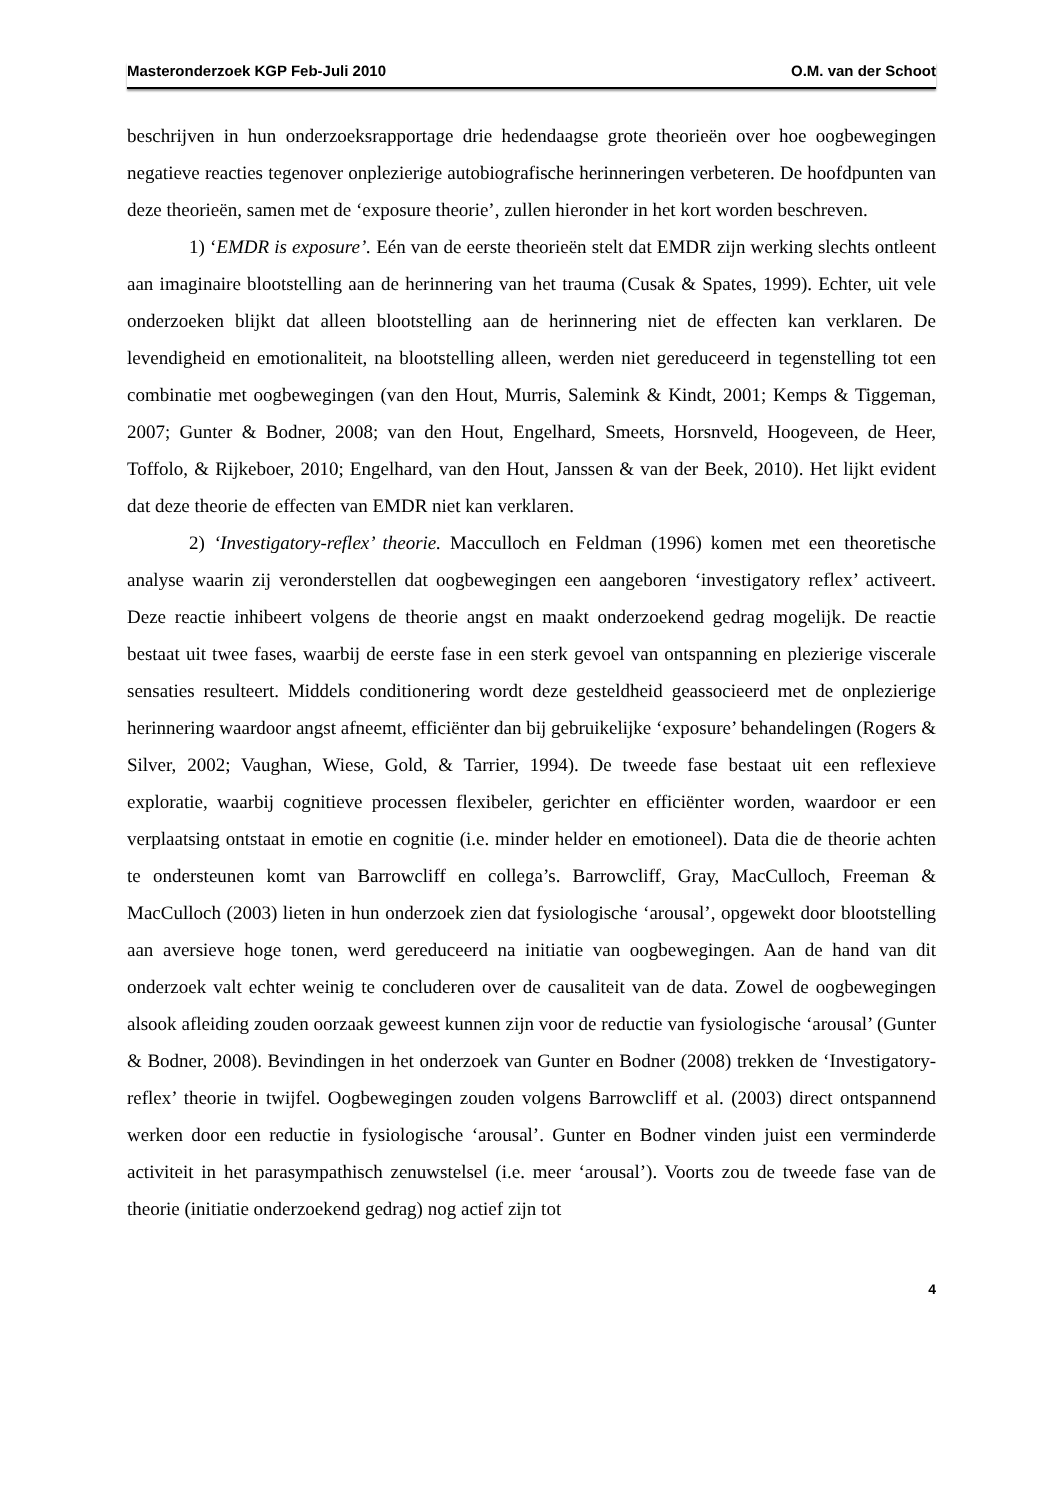Masteronderzoek KGP Feb-Juli 2010 O.M. van der Schoot
beschrijven in hun onderzoeksrapportage drie hedendaagse grote theorieën over hoe oogbewegingen negatieve reacties tegenover onplezierige autobiografische herinneringen verbeteren. De hoofdpunten van deze theorieën, samen met de ‘exposure theorie’, zullen hieronder in het kort worden beschreven.
1) ‘EMDR is exposure’. Eén van de eerste theorieën stelt dat EMDR zijn werking slechts ontleent aan imaginaire blootstelling aan de herinnering van het trauma (Cusak & Spates, 1999). Echter, uit vele onderzoeken blijkt dat alleen blootstelling aan de herinnering niet de effecten kan verklaren. De levendigheid en emotionaliteit, na blootstelling alleen, werden niet gereduceerd in tegenstelling tot een combinatie met oogbewegingen (van den Hout, Murris, Salemink & Kindt, 2001; Kemps & Tiggeman, 2007; Gunter & Bodner, 2008; van den Hout, Engelhard, Smeets, Horsnveld, Hoogeveen, de Heer, Toffolo, & Rijkeboer, 2010; Engelhard, van den Hout, Janssen & van der Beek, 2010). Het lijkt evident dat deze theorie de effecten van EMDR niet kan verklaren.
2) ‘Investigatory-reflex’ theorie. Macculloch en Feldman (1996) komen met een theoretische analyse waarin zij veronderstellen dat oogbewegingen een aangeboren ‘investigatory reflex’ activeert. Deze reactie inhibeert volgens de theorie angst en maakt onderzoekend gedrag mogelijk. De reactie bestaat uit twee fases, waarbij de eerste fase in een sterk gevoel van ontspanning en plezierige viscerale sensaties resulteert. Middels conditionering wordt deze gesteldheid geassocieerd met de onplezierige herinnering waardoor angst afneemt, efficiënter dan bij gebruikelijke ‘exposure’ behandelingen (Rogers & Silver, 2002; Vaughan, Wiese, Gold, & Tarrier, 1994). De tweede fase bestaat uit een reflexieve exploratie, waarbij cognitieve processen flexibeler, gerichter en efficiënter worden, waardoor er een verplaatsing ontstaat in emotie en cognitie (i.e. minder helder en emotioneel). Data die de theorie achten te ondersteunen komt van Barrowcliff en collega’s. Barrowcliff, Gray, MacCulloch, Freeman & MacCulloch (2003) lieten in hun onderzoek zien dat fysiologische ‘arousal’, opgewekt door blootstelling aan aversieve hoge tonen, werd gereduceerd na initiatie van oogbewegingen. Aan de hand van dit onderzoek valt echter weinig te concluderen over de causaliteit van de data. Zowel de oogbewegingen alsook afleiding zouden oorzaak geweest kunnen zijn voor de reductie van fysiologische ‘arousal’ (Gunter & Bodner, 2008). Bevindingen in het onderzoek van Gunter en Bodner (2008) trekken de ‘Investigatory-reflex’ theorie in twijfel. Oogbewegingen zouden volgens Barrowcliff et al. (2003) direct ontspannend werken door een reductie in fysiologische ‘arousal’. Gunter en Bodner vinden juist een verminderde activiteit in het parasympathisch zenuwstelsel (i.e. meer ‘arousal’). Voorts zou de tweede fase van de theorie (initiatie onderzoekend gedrag) nog actief zijn tot
4